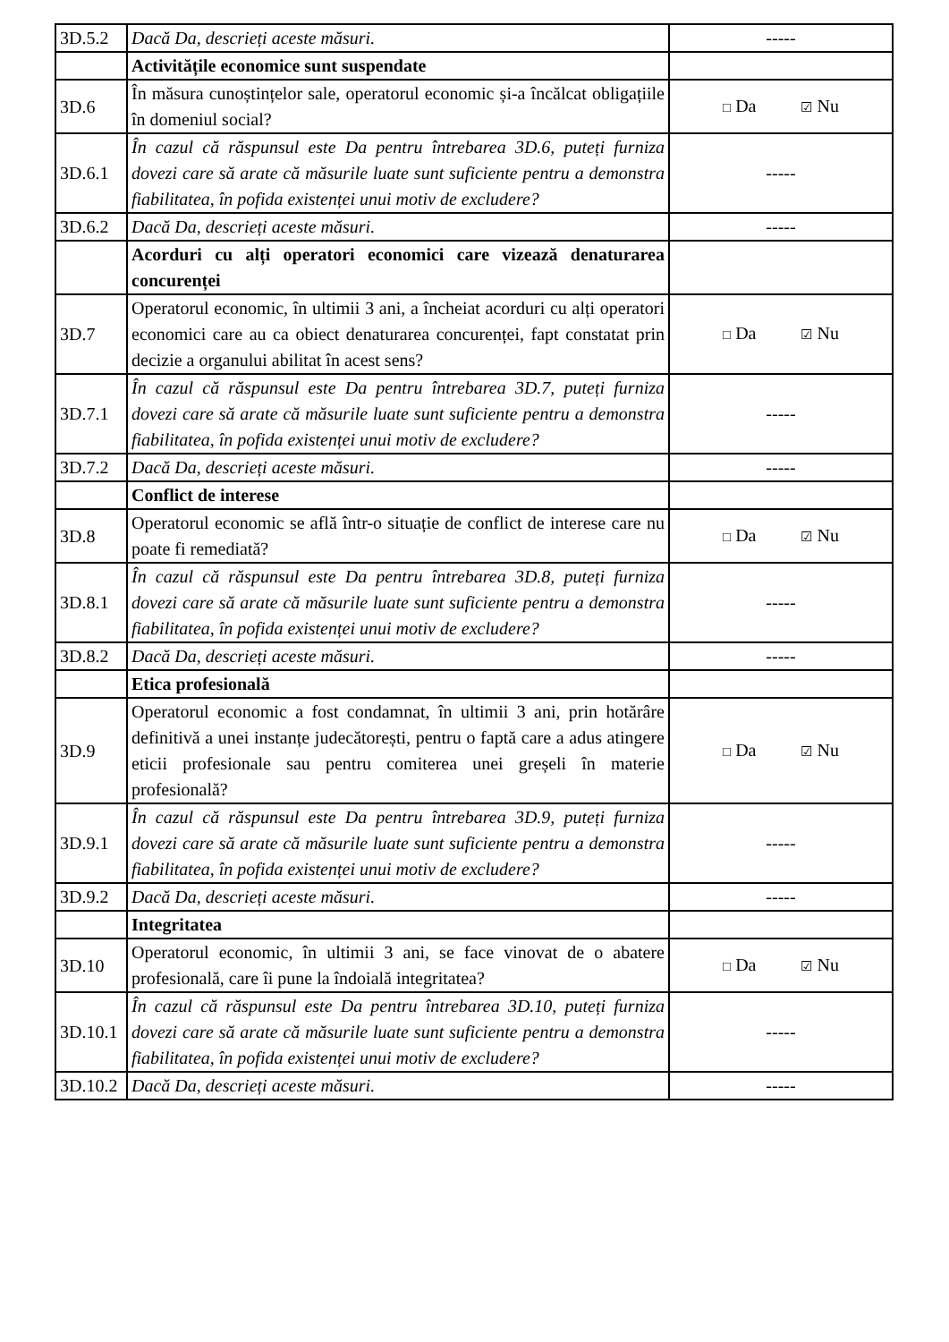| 3D.5.2 | Dacă Da, descrieți aceste măsuri. | ----- |
| | Activitățile economice sunt suspendate | |
| 3D.6 | În măsura cunoștințelor sale, operatorul economic și-a încălcat obligațiile în domeniul social? | □ Da ☑ Nu |
| 3D.6.1 | În cazul că răspunsul este Da pentru întrebarea 3D.6, puteți furniza dovezi care să arate că măsurile luate sunt suficiente pentru a demonstra fiabilitatea, în pofida existenței unui motiv de excludere? | ----- |
| 3D.6.2 | Dacă Da, descrieți aceste măsuri. | ----- |
| | Acorduri cu alți operatori economici care vizează denaturarea concurenței | |
| 3D.7 | Operatorul economic, în ultimii 3 ani, a încheiat acorduri cu alți operatori economici care au ca obiect denaturarea concurenței, fapt constatat prin decizie a organului abilitat în acest sens? | □ Da ☑ Nu |
| 3D.7.1 | În cazul că răspunsul este Da pentru întrebarea 3D.7, puteți furniza dovezi care să arate că măsurile luate sunt suficiente pentru a demonstra fiabilitatea, în pofida existenței unui motiv de excludere? | ----- |
| 3D.7.2 | Dacă Da, descrieți aceste măsuri. | ----- |
| | Conflict de interese | |
| 3D.8 | Operatorul economic se află într-o situație de conflict de interese care nu poate fi remediată? | □ Da ☑ Nu |
| 3D.8.1 | În cazul că răspunsul este Da pentru întrebarea 3D.8, puteți furniza dovezi care să arate că măsurile luate sunt suficiente pentru a demonstra fiabilitatea, în pofida existenței unui motiv de excludere? | ----- |
| 3D.8.2 | Dacă Da, descrieți aceste măsuri. | ----- |
| | Etica profesională | |
| 3D.9 | Operatorul economic a fost condamnat, în ultimii 3 ani, prin hotărâre definitivă a unei instanțe judecătorești, pentru o faptă care a adus atingere eticii profesionale sau pentru comiterea unei greșeli în materie profesională? | □ Da ☑ Nu |
| 3D.9.1 | În cazul că răspunsul este Da pentru întrebarea 3D.9, puteți furniza dovezi care să arate că măsurile luate sunt suficiente pentru a demonstra fiabilitatea, în pofida existenței unui motiv de excludere? | ----- |
| 3D.9.2 | Dacă Da, descrieți aceste măsuri. | ----- |
| | Integritatea | |
| 3D.10 | Operatorul economic, în ultimii 3 ani, se face vinovat de o abatere profesională, care îi pune la îndoială integritatea? | □ Da ☑ Nu |
| 3D.10.1 | În cazul că răspunsul este Da pentru întrebarea 3D.10, puteți furniza dovezi care să arate că măsurile luate sunt suficiente pentru a demonstra fiabilitatea, în pofida existenței unui motiv de excludere? | ----- |
| 3D.10.2 | Dacă Da, descrieți aceste măsuri. | ----- |